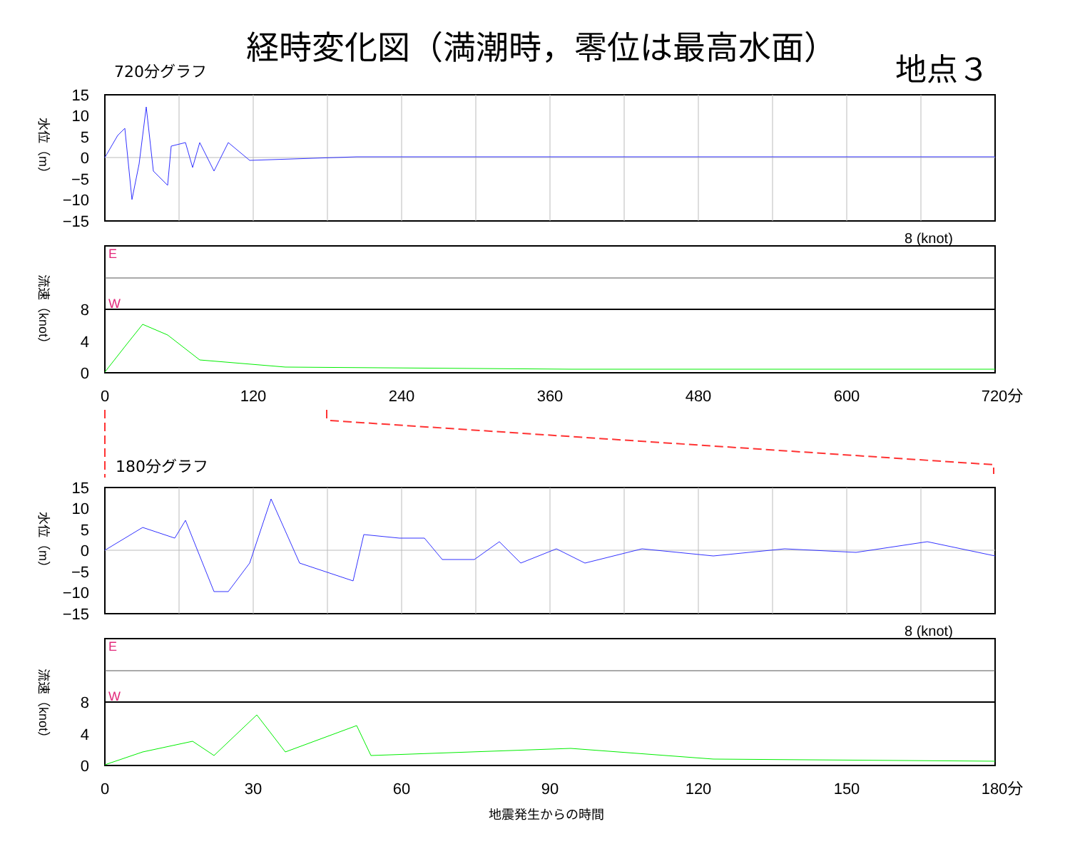経時変化図（満潮時，零位は最高水面）
地点３
720分グラフ
180分グラフ
地震発生からの時間
E
W
E
W
8 (knot)
8 (knot)
15
10
5
0
−5
−10
−15
8
4
0
15
10
5
0
−5
−10
−15
8
4
0
0
120
240
360
480
600
720分
0
30
60
90
120
150
180分
水位（m）
流速（knot）
水位（m）
流速（knot）